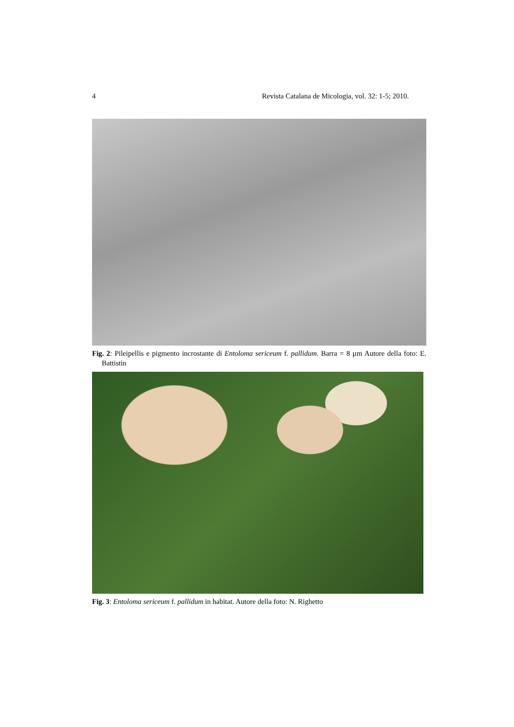4 Revista Catalana de Micologia, vol. 32: 1-5; 2010.
Fig. 2: Pileipellis e pigmento incrostante di Entoloma sericeum f. pallidum. Barra = 8 µm Autore della foto: E. Battistin
Fig. 3: Entoloma sericeum f. pallidum in habitat. Autore della foto: N. Righetto